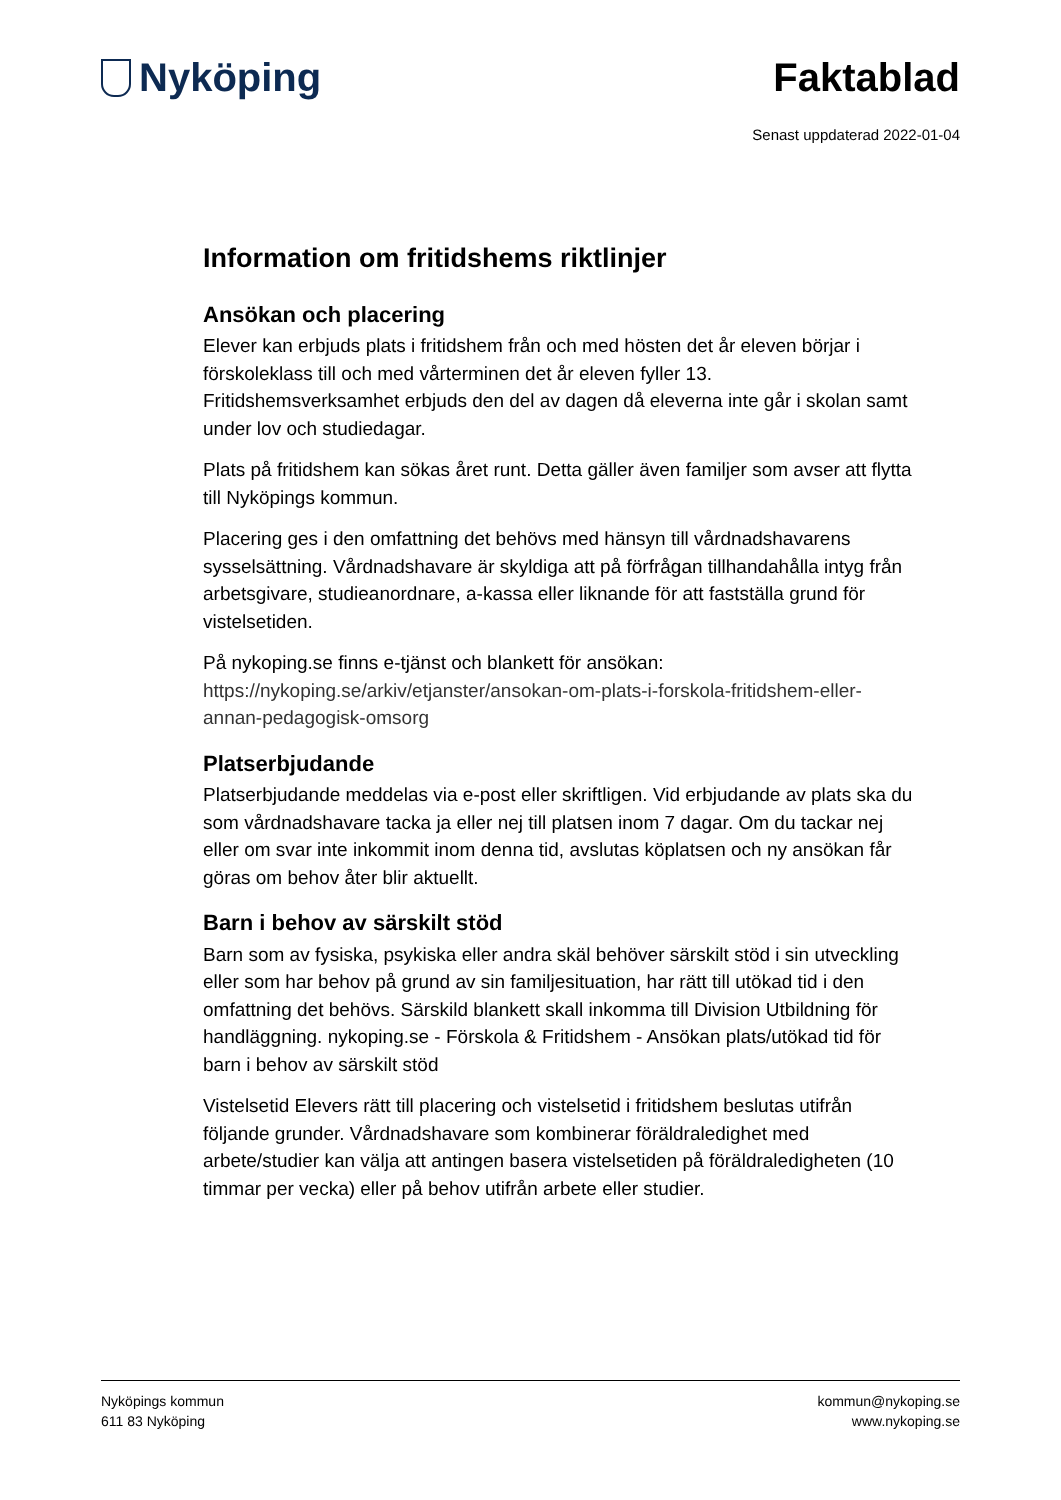Nyköping Faktablad
Senast uppdaterad 2022-01-04
Information om fritidshems riktlinjer
Ansökan och placering
Elever kan erbjuds plats i fritidshem från och med hösten det år eleven börjar i förskoleklass till och med vårterminen det år eleven fyller 13. Fritidshemsverksamhet erbjuds den del av dagen då eleverna inte går i skolan samt under lov och studiedagar.
Plats på fritidshem kan sökas året runt. Detta gäller även familjer som avser att flytta till Nyköpings kommun.
Placering ges i den omfattning det behövs med hänsyn till vårdnadshavarens sysselsättning. Vårdnadshavare är skyldiga att på förfrågan tillhandahålla intyg från arbetsgivare, studieanordnare, a-kassa eller liknande för att fastställa grund för vistelsetiden.
På nykoping.se finns e-tjänst och blankett för ansökan: https://nykoping.se/arkiv/etjanster/ansokan-om-plats-i-forskola-fritidshem-eller-annan-pedagogisk-omsorg
Platserbjudande
Platserbjudande meddelas via e-post eller skriftligen. Vid erbjudande av plats ska du som vårdnadshavare tacka ja eller nej till platsen inom 7 dagar. Om du tackar nej eller om svar inte inkommit inom denna tid, avslutas köplatsen och ny ansökan får göras om behov åter blir aktuellt.
Barn i behov av särskilt stöd
Barn som av fysiska, psykiska eller andra skäl behöver särskilt stöd i sin utveckling eller som har behov på grund av sin familjesituation, har rätt till utökad tid i den omfattning det behövs. Särskild blankett skall inkomma till Division Utbildning för handläggning. nykoping.se - Förskola & Fritidshem - Ansökan plats/utökad tid för barn i behov av särskilt stöd
Vistelsetid Elevers rätt till placering och vistelsetid i fritidshem beslutas utifrån följande grunder. Vårdnadshavare som kombinerar föräldraledighet med arbete/studier kan välja att antingen basera vistelsetiden på föräldraledigheten (10 timmar per vecka) eller på behov utifrån arbete eller studier.
Nyköpings kommun
611 83 Nyköping
kommun@nykoping.se
www.nykoping.se